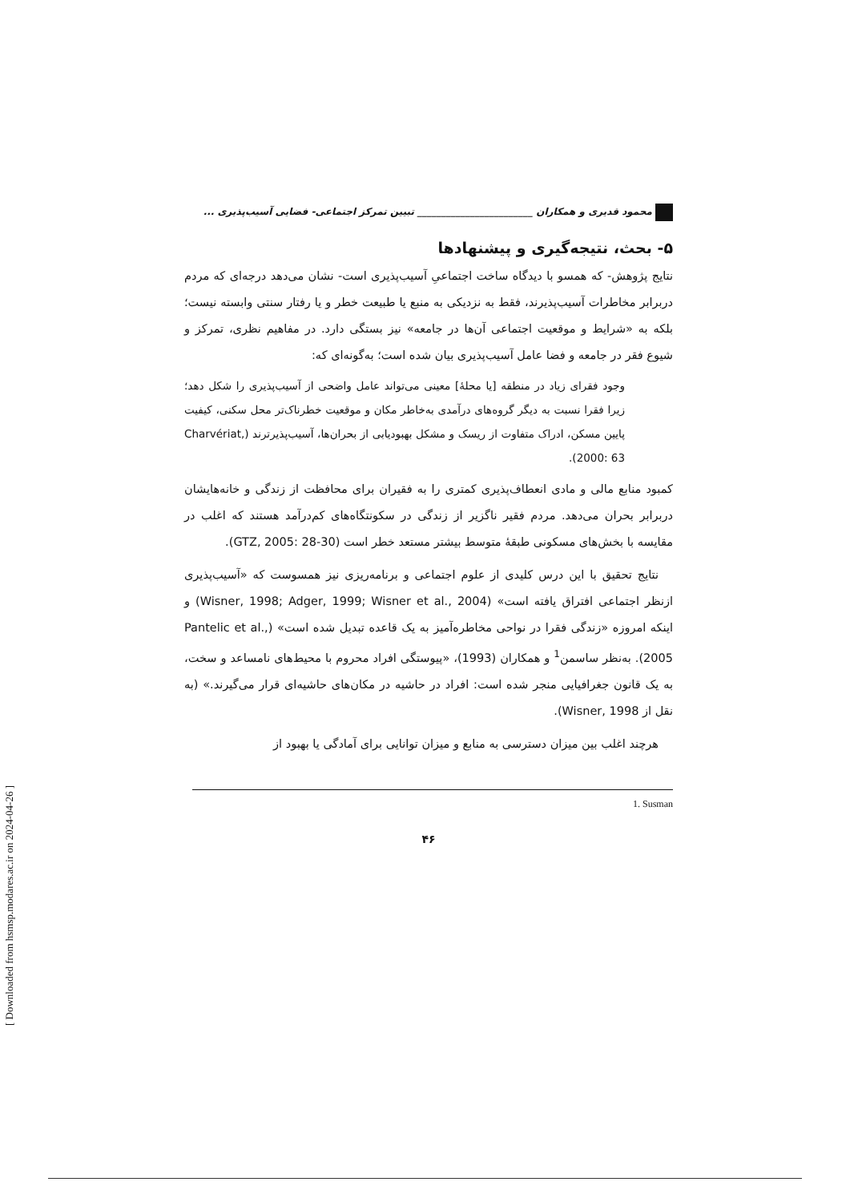[ Downloaded from hsmsp.modares.ac.ir on 2024-04-26 ]
محمود قدیری و همکاران ________________________ تبیین تمرکز اجتماعی- فضایی آسیب‌پذیری ...
۵- بحث، نتیجه‌گیری و پیشنهادها
نتایج پژوهش- که همسو با دیدگاه ساخت اجتماعیِ آسیب‌پذیری است- نشان می‌دهد درجه‌ای که مردم دربرابر مخاطرات آسیب‌پذیرند، فقط به نزدیکی به منبع یا طبیعت خطر و یا رفتار سنتی وابسته نیست؛ بلکه به «شرایط و موقعیت اجتماعی آن‌ها در جامعه» نیز بستگی دارد. در مفاهیم نظری، تمرکز و شیوع فقر در جامعه و فضا عامل آسیب‌پذیری بیان شده است؛ به‌گونه‌ای که:
وجود فقرای زیاد در منطقه [یا محلهٔ] معینی می‌تواند عامل واضحی از آسیب‌پذیری را شکل دهد؛ زیرا فقرا نسبت به دیگر گروه‌های درآمدی به‌خاطر مکان و موقعیت خطرناک‌تر محل سکنی، کیفیت پایین مسکن، ادراک متفاوت از ریسک و مشکل بهبودیابی از بحران‌ها، آسیب‌پذیرترند (Charvériat, 2000: 63).
کمبود منابع مالی و مادی انعطاف‌پذیری کمتری را به فقیران برای محافظت از زندگی و خانه‌هایشان دربرابر بحران می‌دهد. مردم فقیر ناگزیر از زندگی در سکونتگاه‌های کم‌درآمد هستند که اغلب در مقایسه با بخش‌های مسکونی طبقهٔ متوسط بیشتر مستعد خطر است (GTZ, 2005: 28-30).
نتایج تحقیق با این درس کلیدی از علوم اجتماعی و برنامه‌ریزی نیز همسوست که «آسیب‌پذیری ازنظر اجتماعی افتراق یافته است» (Wisner, 1998; Adger, 1999; Wisner et al., 2004) و اینکه امروزه «زندگی فقرا در نواحی مخاطره‌آمیز به یک قاعده تبدیل شده است» (Pantelic et al., 2005). به‌نظر ساسمن<sup>1</sup> و همکاران (1993)، «پیوستگی افراد محروم با محیط‌های نامساعد و سخت، به یک قانون جغرافیایی منجر شده است: افراد در حاشیه در مکان‌های حاشیه‌ای قرار می‌گیرند.» (به نقل از Wisner, 1998).
هرچند اغلب بین میزان دسترسی به منابع و میزان توانایی برای آمادگی یا بهبود از
1. Susman
۴۶